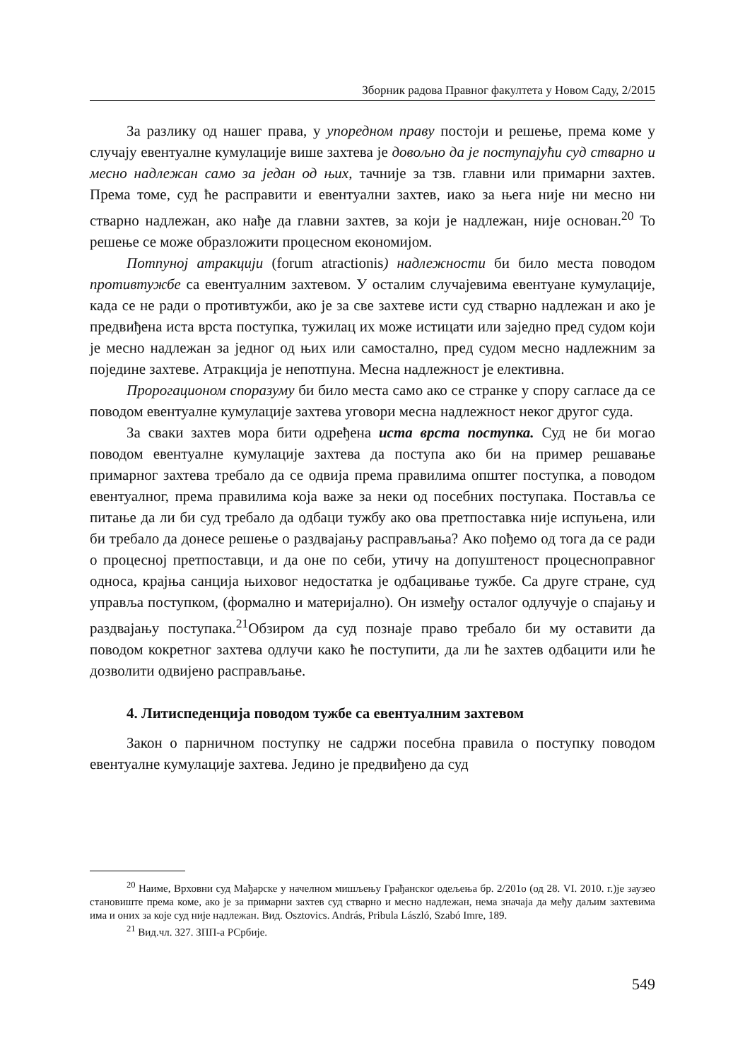Зборник радова Правног факултета у Новом Саду, 2/2015
За разлику од нашег права, у упоредном праву постоји и решење, према коме у случају евентуалне кумулације више захтева је довољно да је поступајући суд стварно и месно надлежан само за један од њих, тачније за тзв. главни или примарни захтев. Према томе, суд ће расправити и евентуални захтев, иако за њега није ни месно ни стварно надлежан, ако нађе да главни захтев, за који је надлежан, није основан.<sup>20</sup> То решење се може образложити процесном економијом.
Потпуној атракцији (forum atractionis) надлежности би било места поводом противтужбе са евентуалним захтевом. У осталим случајевима евентуане кумулације, када се не ради о противтужби, ако је за све захтеве исти суд стварно надлежан и ако је предвиђена иста врста поступка, тужилац их може истицати или заједно пред судом који је месно надлежан за једног од њих или самостално, пред судом месно надлежним за поједине захтеве. Атракција је непотпуна. Месна надлежност је елективна.
Пророгационом споразуму би било места само ако се странке у спору сагласе да се поводом евентуалне кумулације захтева уговори месна надлежност неког другог суда.
За сваки захтев мора бити одређена иста врста поступка. Суд не би могао поводом евентуалне кумулације захтева да поступа ако би на пример решавање примарног захтева требало да се одвија према правилима општег поступка, а поводом евентуалног, према правилима која важе за неки од посебних поступака. Поставља се питање да ли би суд требало да одбаци тужбу ако ова претпоставка није испуњена, или би требало да донесе решење о раздвајању расправљања? Ако пођемо од тога да се ради о процесној претпоставци, и да оне по себи, утичу на допуштеност процесноправног односа, крајња санција њиховог недостатка је одбацивање тужбе. Са друге стране, суд управља поступком, (формално и материјално). Он између осталог одлучује о спајању и раздвајању поступака.<sup>21</sup>Обзиром да суд познаје право требало би му оставити да поводом кокретног захтева одлучи како ће поступити, да ли ће захтев одбацити или ће дозволити одвијено расправљање.
4. Литиспеденција поводом тужбе са евентуалним захтевом
Закон о парничном поступку не садржи посебна правила о поступку поводом евентуалне кумулације захтева. Једино је предвиђено да суд
<sup>20</sup> Наиме, Врховни суд Мађарске у начелном мишљењу Грађанског одељења бр. 2/201о (од 28. VI. 2010. г.)је заузео становиште према коме, ако је за примарни захтев суд стварно и месно надлежан, нема значаја да међу даљим захтевима има и оних за које суд није надлежан. Вид. Osztovics. András, Pribula László, Szabó Imre, 189.
<sup>21</sup> Вид.чл. 327. ЗПП-а РСрбије.
549